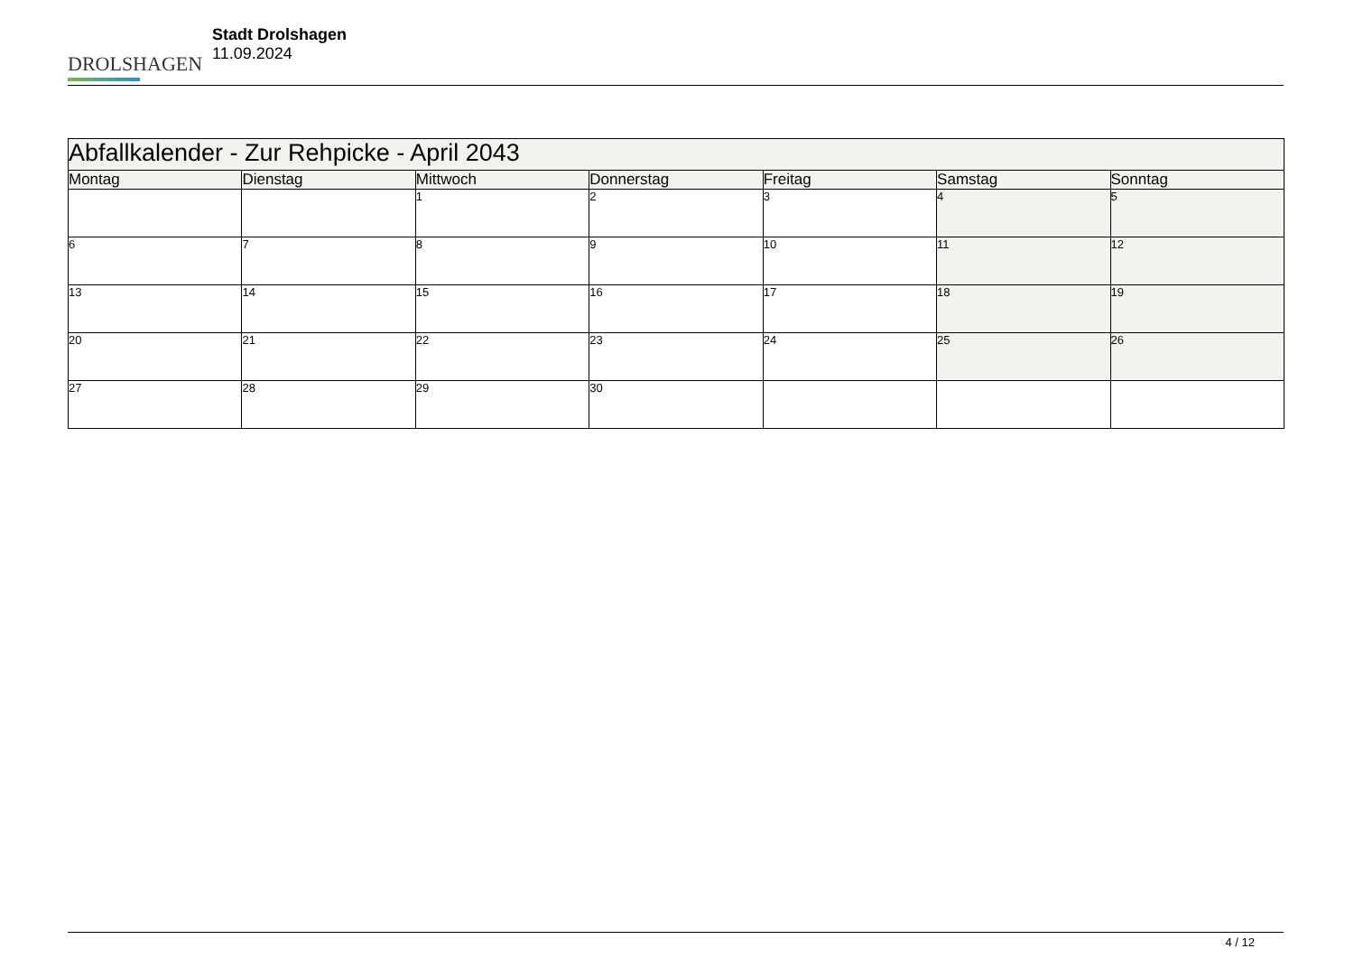DROLSHAGEN
Stadt Drolshagen
11.09.2024
| Abfallkalender - Zur Rehpicke - April 2043 | | | | | | |
| Montag | Dienstag | Mittwoch | Donnerstag | Freitag | Samstag | Sonntag |
| | | 1 | 2 | 3 | 4 | 5 |
| 6 | 7 | 8 | 9 | 10 | 11 | 12 |
| 13 | 14 | 15 | 16 | 17 | 18 | 19 |
| 20 | 21 | 22 | 23 | 24 | 25 | 26 |
| 27 | 28 | 29 | 30 | | | |
4 / 12